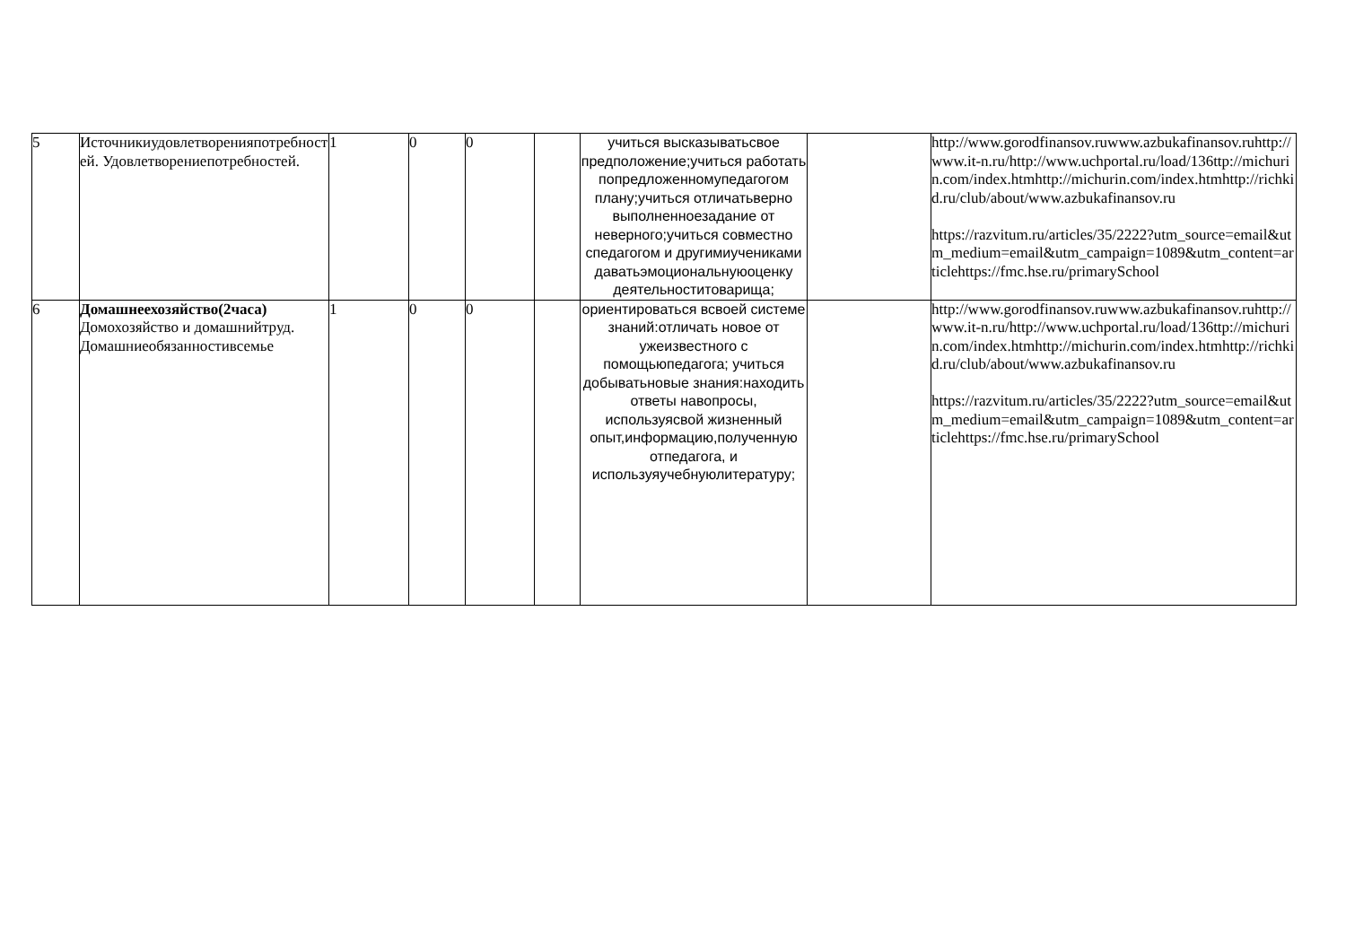| 5 | Источникиудовлетворенияпотребностей. Удовлетворениепотребностей. | 1 | 0 | 0 | | учиться высказыватьсвое предположение;учиться работать попредложенномупедагогом плану;учиться отличатьверно выполненноезадание от неверного;учиться совместно спедагогом и другимиучениками даватьэмоциональнуюоценку деятельноститоварища; | | http://www.gorodfinansov.ruwww.azbukafinansov.ruhttp://www.it-n.ru/http://www.uchportal.ru/load/136ttp://michurin.com/index.htmhttp://michurin.com/index.htmhttp://richkid.ru/club/about/www.azbukafinansov.ru https://razvitum.ru/articles/35/2222?utm_source=email&utm_medium=email&utm_campaign=1089&utm_content=articlehttps://fmc.hse.ru/primarySchool |
| 6 | Домашнеехозяйство(2часа) Домохозяйство и домашнийтруд. Домашниеобязанностивсемье | 1 | 0 | 0 | | ориентироваться всвоей системе знаний:отличать новое от ужеизвестного с помощьюпедагога; учиться добыватьновые знания:находить ответы навопросы, используясвой жизненный опыт,информацию,полученную отпедагога, и используяучебнуюлитературу; | | http://www.gorodfinansov.ruwww.azbukafinansov.ruhttp://www.it-n.ru/http://www.uchportal.ru/load/136ttp://michurin.com/index.htmhttp://michurin.com/index.htmhttp://richkid.ru/club/about/www.azbukafinansov.ru https://razvitum.ru/articles/35/2222?utm_source=email&utm_medium=email&utm_campaign=1089&utm_content=articlehttps://fmc.hse.ru/primarySchool |